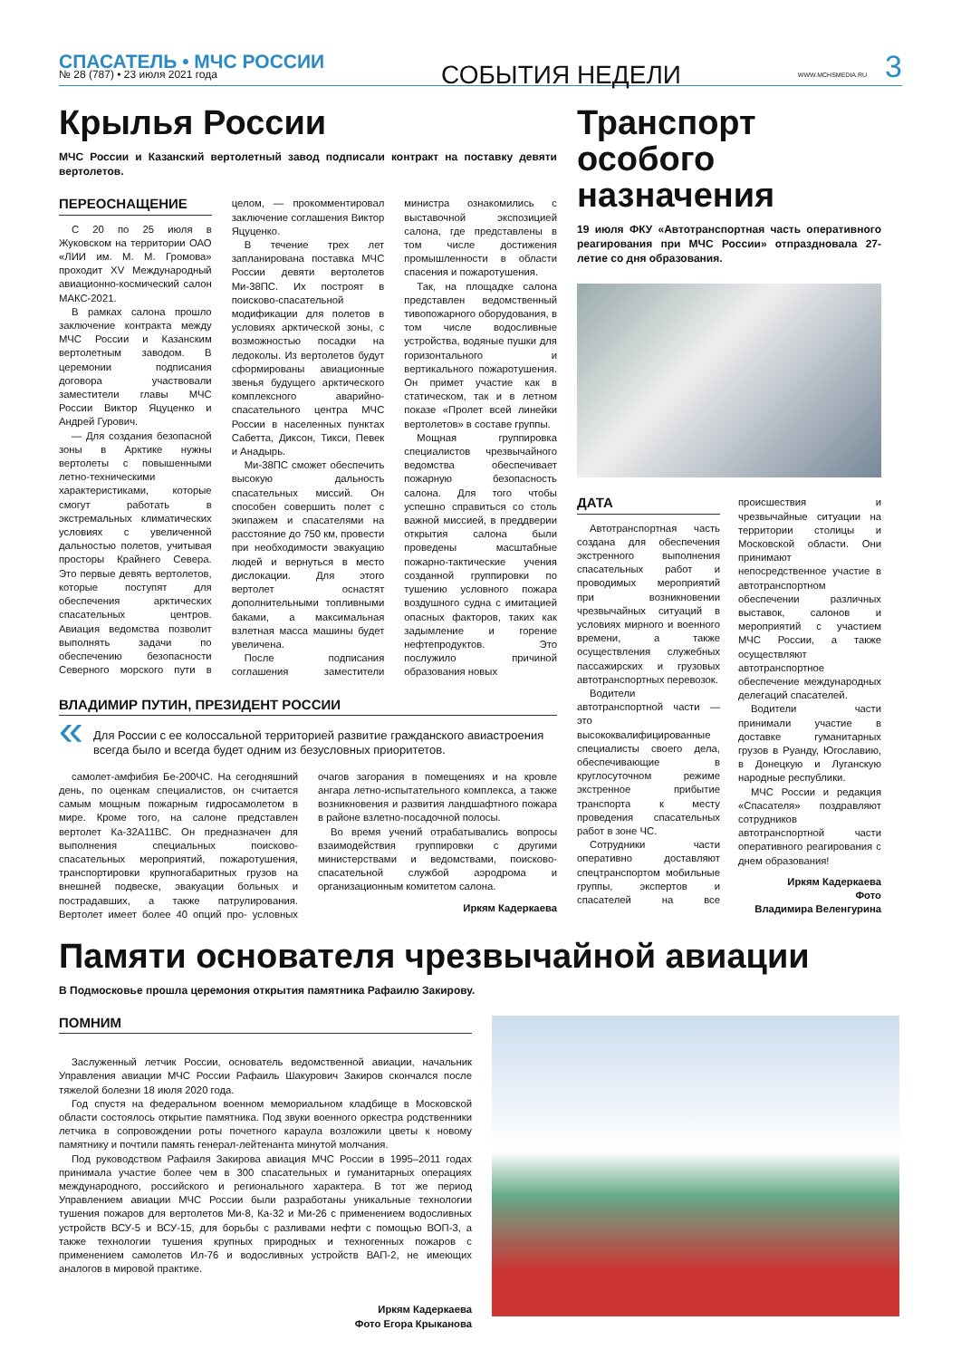СПАСАТЕЛЬ • МЧС РОССИИ
№ 28 (787) • 23 июля 2021 года
СОБЫТИЯ НЕДЕЛИ
WWW.MCHSMEDIA.RU 3
Крылья России
МЧС России и Казанский вертолетный завод подписали контракт на поставку девяти вертолетов.
ПЕРЕОСНАЩЕНИЕ
С 20 по 25 июля в Жуковском на территории ОАО «ЛИИ им. М. М. Громова» проходит XV Международный авиационно-космический салон МАКС-2021.
В рамках салона прошло заключение контракта между МЧС России и Казанским вертолетным заводом. В церемонии подписания договора участвовали заместители главы МЧС России Виктор Яцуценко и Андрей Гурович.
— Для создания безопасной зоны в Арктике нужны вертолеты с повышенными летно-техническими характеристиками, которые смогут работать в экстремальных климатических условиях с увеличенной дальностью полетов, учитывая просторы Крайнего Севера. Это первые девять вертолетов, которые поступят для обеспечения арктических спасательных центров. Авиация ведомства позволит выполнять задачи по обеспечению безопасности Северного морского пути в целом, — прокомментировал заключение соглашения Виктор Яцуценко.
В течение трех лет запланирована поставка МЧС России девяти вертолетов Ми-38ПС. Их построят в поисково-спасательной модификации для полетов в условиях арктической зоны, с возможностью посадки на ледоколы. Из вертолетов будут сформированы авиационные звенья будущего арктического комплексного аварийно-спасательного центра МЧС России в населенных пунктах Сабетта, Диксон, Тикси, Певек и Анадырь.
Ми-38ПС сможет обеспечить высокую дальность спасательных миссий. Он способен совершить полет с экипажем и спасателями на расстояние до 750 км, провести при необходимости эвакуацию людей и вернуться в место дислокации. Для этого вертолет оснастят дополнительными топливными баками, а максимальная взлетная масса машины будет увеличена.
После подписания соглашения заместители министра ознакомились с выставочной экспозицией салона, где представлены в том числе достижения промышленности в области спасения и пожаротушения.
Так, на площадке салона представлен ведомственный тивопожарного оборудования, в том числе водосливные устройства, водяные пушки для горизонтального и вертикального пожаротушения. Он примет участие как в статическом, так и в летном показе «Пролет всей линейки вертолетов» в составе группы.
Мощная группировка специалистов чрезвычайного ведомства обеспечивает пожарную безопасность салона. Для того чтобы успешно справиться со столь важной миссией, в преддверии открытия салона были проведены масштабные пожарно-тактические учения созданной группировки по тушению условного пожара воздушного судна с имитацией опасных факторов, таких как задымление и горение нефтепродуктов. Это послужило причиной образования новых
ВЛАДИМИР ПУТИН, ПРЕЗИДЕНТ РОССИИ
« Для России с ее колоссальной территорией развитие гражданского авиастроения всегда было и всегда будет одним из безусловных приоритетов.
самолет-амфибия Бе-200ЧС. На сегодняшний день, по оценкам специалистов, он считается самым мощным пожарным гидросамолетом в мире. Кроме того, на салоне представлен вертолет Ка-32А11ВС. Он предназначен для выполнения специальных поисково-спасательных мероприятий, пожаротушения, транспортировки крупногабаритных грузов на внешней подвеске, эвакуации больных и пострадавших, а также патрулирования. Вертолет имеет более 40 опций про- условных очагов загорания в помещениях и на кровле ангара летно-испытательного комплекса, а также возникновения и развития ландшафтного пожара в районе взлетно-посадочной полосы.
Во время учений отрабатывались вопросы взаимодействия группировки с другими министерствами и ведомствами, поисково-спасательной службой аэродрома и организационным комитетом салона.
Иркям Кадеркаева
Транспорт особого назначения
19 июля ФКУ «Автотранспортная часть оперативного реагирования при МЧС России» отпраздновала 27-летие со дня образования.
ДАТА
Автотранспортная часть создана для обеспечения экстренного выполнения спасательных работ и проводимых мероприятий при возникновении чрезвычайных ситуаций в условиях мирного и военного времени, а также осуществления служебных пассажирских и грузовых автотранспортных перевозок.
Водители автотранспортной части — это высококвалифицированные специалисты своего дела, обеспечивающие в круглосуточном режиме экстренное прибытие транспорта к месту проведения спасательных работ в зоне ЧС.
Сотрудники части оперативно доставляют спецтранспортом мобильные группы, экспертов и спасателей на все происшествия и чрезвычайные ситуации на территории столицы и Московской области. Они принимают непосредственное участие в автотранспортном обеспечении различных выставок, салонов и мероприятий с участием МЧС России, а также осуществляют автотранспортное обеспечение международных делегаций спасателей.
Водители части принимали участие в доставке гуманитарных грузов в Руанду, Югославию, в Донецкую и Луганскую народные республики.
МЧС России и редакция «Спасателя» поздравляют сотрудников автотранспортной части оперативного реагирования с днем образования!
Иркям Кадеркаева
Фото
Владимира Веленгурина
Памяти основателя чрезвычайной авиации
В Подмосковье прошла церемония открытия памятника Рафаилю Закирову.
ПОМНИМ
Заслуженный летчик России, основатель ведомственной авиации, начальник Управления авиации МЧС России Рафаиль Шакурович Закиров скончался после тяжелой болезни 18 июля 2020 года.
Год спустя на федеральном военном мемориальном кладбище в Московской области состоялось открытие памятника. Под звуки военного оркестра родственники летчика в сопровождении роты почетного караула возложили цветы к новому памятнику и почтили память генерал-лейтенанта минутой молчания.
Под руководством Рафаиля Закирова авиация МЧС России в 1995–2011 годах принимала участие более чем в 300 спасательных и гуманитарных операциях международного, российского и регионального характера. В тот же период Управлением авиации МЧС России были разработаны уникальные технологии тушения пожаров для вертолетов Ми-8, Ка-32 и Ми-26 с применением водосливных устройств ВСУ-5 и ВСУ-15, для борьбы с разливами нефти с помощью ВОП-3, а также технологии тушения крупных природных и техногенных пожаров с применением самолетов Ил-76 и водосливных устройств ВАП-2, не имеющих аналогов в мировой практике.
Иркям Кадеркаева
Фото Егора Крыканова